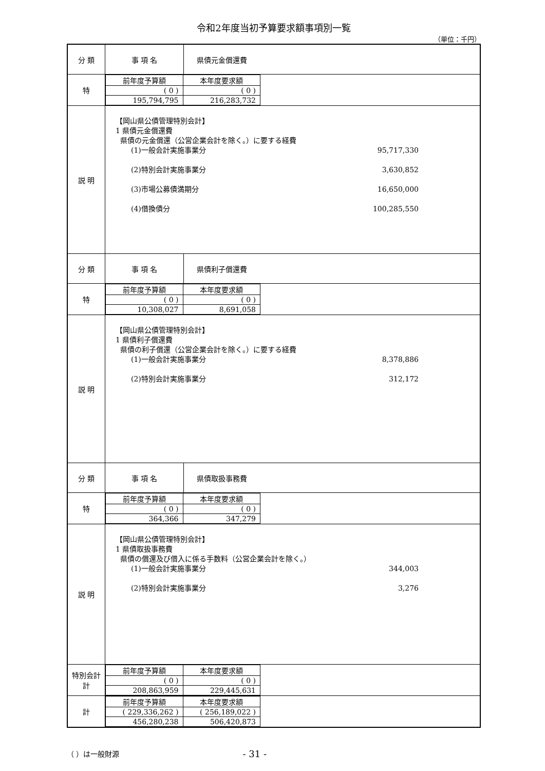令和2年度当初予算要求額事項別一覧
（単位：千円）
| 分 類 | 事 項 名 | 県債元金償還費 |
| 特 | / 前年度予算額 / 本年度要求額 / / ( 0 ) / ( 0 ) / / 195,794,795 / 216,283,732 / | |
| 説 明 | 【岡山県公債管理特別会計】 1 県債元金償還費 県債の元金償還（公営企業会計を除く。）に要する経費 (1)一般会計実施事業分 95,717,330 (2)特別会計実施事業分 3,630,852 (3)市場公募債満期分 16,650,000 (4)借換債分 100,285,550 | |
| 分 類 | 事 項 名 | 県債利子償還費 |
| 特 | / 前年度予算額 / 本年度要求額 / / ( 0 ) / ( 0 ) / / 10,308,027 / 8,691,058 / | |
| 説 明 | 【岡山県公債管理特別会計】 1 県債利子償還費 県債の利子償還（公営企業会計を除く。）に要する経費 (1)一般会計実施事業分 8,378,886 (2)特別会計実施事業分 312,172 | |
| 分 類 | 事 項 名 | 県債取扱事務費 |
| 特 | / 前年度予算額 / 本年度要求額 / / ( 0 ) / ( 0 ) / / 364,366 / 347,279 / | |
| 説 明 | 【岡山県公債管理特別会計】 1 県債取扱事務費 県債の償還及び借入に係る手数料（公営企業会計を除く。） (1)一般会計実施事業分 344,003 (2)特別会計実施事業分 3,276 | |
| 特別会計 計 | / 前年度予算額 / 本年度要求額 / / ( 0 ) / ( 0 ) / / 208,863,959 / 229,445,631 / | |
| 計 | / 前年度予算額 / 本年度要求額 / / ( 229,336,262 ) / ( 256,189,022 ) / / 456,280,238 / 506,420,873 / | |
（ ）は一般財源 - 31 -